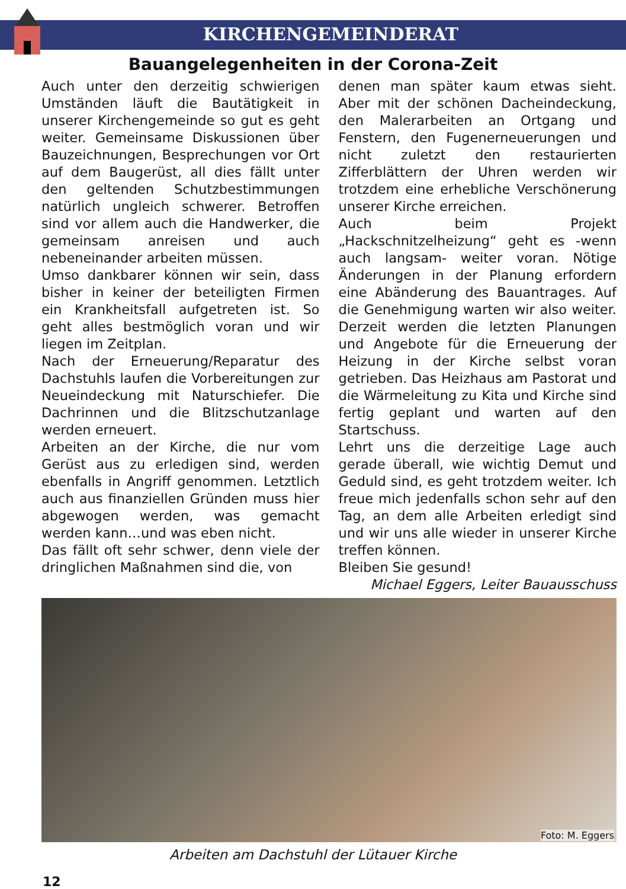KIRCHENGEMEINDERAT
Bauangelegenheiten in der Corona-Zeit
Auch unter den derzeitig schwierigen Umständen läuft die Bautätigkeit in unserer Kirchengemeinde so gut es geht weiter. Gemeinsame Diskussionen über Bauzeichnungen, Besprechungen vor Ort auf dem Baugerüst, all dies fällt unter den geltenden Schutzbestimmungen natürlich ungleich schwerer. Betroffen sind vor allem auch die Handwerker, die gemeinsam anreisen und auch nebeneinander arbeiten müssen.
Umso dankbarer können wir sein, dass bisher in keiner der beteiligten Firmen ein Krankheitsfall aufgetreten ist. So geht alles bestmöglich voran und wir liegen im Zeitplan.
Nach der Erneuerung/Reparatur des Dachstuhls laufen die Vorbereitungen zur Neueindeckung mit Naturschiefer. Die Dachrinnen und die Blitzschutzanlage werden erneuert.
Arbeiten an der Kirche, die nur vom Gerüst aus zu erledigen sind, werden ebenfalls in Angriff genommen. Letztlich auch aus finanziellen Gründen muss hier abgewogen werden, was gemacht werden kann…und was eben nicht.
Das fällt oft sehr schwer, denn viele der dringlichen Maßnahmen sind die, von
denen man später kaum etwas sieht. Aber mit der schönen Dacheindeckung, den Malerarbeiten an Ortgang und Fenstern, den Fugenerneuerungen und nicht zuletzt den restaurierten Zifferblättern der Uhren werden wir trotzdem eine erhebliche Verschönerung unserer Kirche erreichen.
Auch beim Projekt „Hackschnitzelheizung“ geht es -wenn auch langsam- weiter voran. Nötige Änderungen in der Planung erfordern eine Abänderung des Bauantrages. Auf die Genehmigung warten wir also weiter. Derzeit werden die letzten Planungen und Angebote für die Erneuerung der Heizung in der Kirche selbst voran getrieben. Das Heizhaus am Pastorat und die Wärmeleitung zu Kita und Kirche sind fertig geplant und warten auf den Startschuss.
Lehrt uns die derzeitige Lage auch gerade überall, wie wichtig Demut und Geduld sind, es geht trotzdem weiter. Ich freue mich jedenfalls schon sehr auf den Tag, an dem alle Arbeiten erledigt sind und wir uns alle wieder in unserer Kirche treffen können.
Bleiben Sie gesund!
Michael Eggers, Leiter Bauausschuss
Foto: M. Eggers
Arbeiten am Dachstuhl der Lütauer Kirche
12